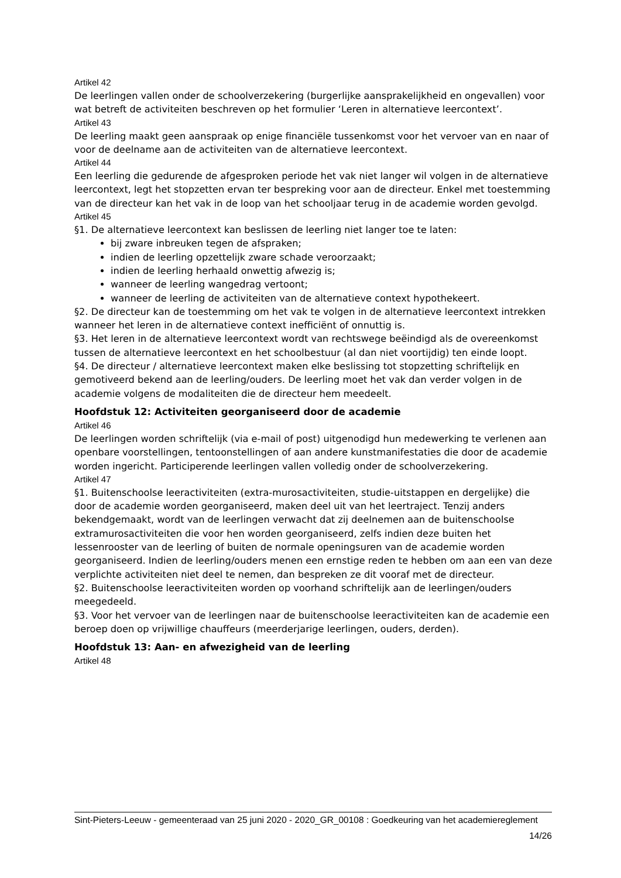Artikel 42
De leerlingen vallen onder de schoolverzekering (burgerlijke aansprakelijkheid en ongevallen) voor wat betreft de activiteiten beschreven op het formulier ‘Leren in alternatieve leercontext’.
Artikel 43
De leerling maakt geen aanspraak op enige financiële tussenkomst voor het vervoer van en naar of voor de deelname aan de activiteiten van de alternatieve leercontext.
Artikel 44
Een leerling die gedurende de afgesproken periode het vak niet langer wil volgen in de alternatieve leercontext, legt het stopzetten ervan ter bespreking voor aan de directeur. Enkel met toestemming van de directeur kan het vak in de loop van het schooljaar terug in de academie worden gevolgd.
Artikel 45
§1. De alternatieve leercontext kan beslissen de leerling niet langer toe te laten:
bij zware inbreuken tegen de afspraken;
indien de leerling opzettelijk zware schade veroorzaakt;
indien de leerling herhaald onwettig afwezig is;
wanneer de leerling wangedrag vertoont;
wanneer de leerling de activiteiten van de alternatieve context hypothekeert.
§2. De directeur kan de toestemming om het vak te volgen in de alternatieve leercontext intrekken wanneer het leren in de alternatieve context inefficiënt of onnuttig is.
§3. Het leren in de alternatieve leercontext wordt van rechtswege beëindigd als de overeenkomst tussen de alternatieve leercontext en het schoolbestuur (al dan niet voortijdig) ten einde loopt.
§4. De directeur / alternatieve leercontext maken elke beslissing tot stopzetting schriftelijk en gemotiveerd bekend aan de leerling/ouders. De leerling moet het vak dan verder volgen in de academie volgens de modaliteiten die de directeur hem meedeelt.
Hoofdstuk 12: Activiteiten georganiseerd door de academie
Artikel 46
De leerlingen worden schriftelijk (via e-mail of post) uitgenodigd hun medewerking te verlenen aan openbare voorstellingen, tentoonstellingen of aan andere kunstmanifestaties die door de academie worden ingericht. Participerende leerlingen vallen volledig onder de schoolverzekering.
Artikel 47
§1. Buitenschoolse leeractiviteiten (extra-murosactiviteiten, studie-uitstappen en dergelijke) die door de academie worden georganiseerd, maken deel uit van het leertraject. Tenzij anders bekendgemaakt, wordt van de leerlingen verwacht dat zij deelnemen aan de buitenschoolse extramurosactiviteiten die voor hen worden georganiseerd, zelfs indien deze buiten het lessenrooster van de leerling of buiten de normale openingsuren van de academie worden georganiseerd. Indien de leerling/ouders menen een ernstige reden te hebben om aan een van deze verplichte activiteiten niet deel te nemen, dan bespreken ze dit vooraf met de directeur.
§2. Buitenschoolse leeractiviteiten worden op voorhand schriftelijk aan de leerlingen/ouders meegedeeld.
§3. Voor het vervoer van de leerlingen naar de buitenschoolse leeractiviteiten kan de academie een beroep doen op vrijwillige chauffeurs (meerderjarige leerlingen, ouders, derden).
Hoofdstuk 13: Aan- en afwezigheid van de leerling
Artikel 48
Sint-Pieters-Leeuw - gemeenteraad van 25 juni 2020 - 2020_GR_00108 : Goedkeuring van het academiereglement
14/26